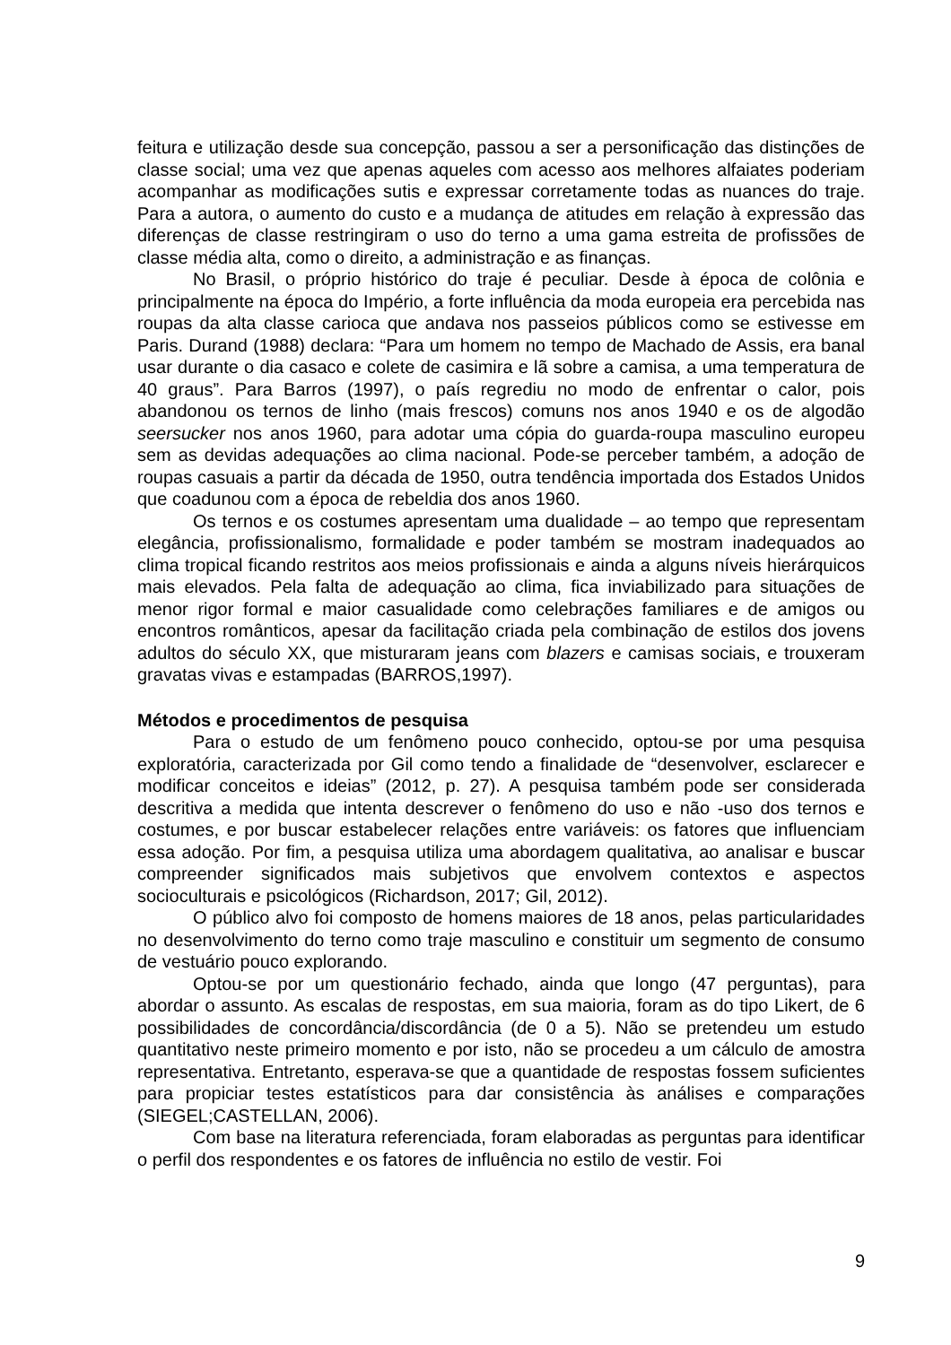feitura e utilização desde sua concepção, passou a ser a personificação das distinções de classe social; uma vez que apenas aqueles com acesso aos melhores alfaiates poderiam acompanhar as modificações sutis e expressar corretamente todas as nuances do traje. Para a autora, o aumento do custo e a mudança de atitudes em relação à expressão das diferenças de classe restringiram o uso do terno a uma gama estreita de profissões de classe média alta, como o direito, a administração e as finanças.
No Brasil, o próprio histórico do traje é peculiar. Desde à época de colônia e principalmente na época do Império, a forte influência da moda europeia era percebida nas roupas da alta classe carioca que andava nos passeios públicos como se estivesse em Paris. Durand (1988) declara: “Para um homem no tempo de Machado de Assis, era banal usar durante o dia casaco e colete de casimira e lã sobre a camisa, a uma temperatura de 40 graus”. Para Barros (1997), o país regrediu no modo de enfrentar o calor, pois abandonou os ternos de linho (mais frescos) comuns nos anos 1940 e os de algodão seersucker nos anos 1960, para adotar uma cópia do guarda-roupa masculino europeu sem as devidas adequações ao clima nacional. Pode-se perceber também, a adoção de roupas casuais a partir da década de 1950, outra tendência importada dos Estados Unidos que coadunou com a época de rebeldia dos anos 1960.
Os ternos e os costumes apresentam uma dualidade – ao tempo que representam elegância, profissionalismo, formalidade e poder também se mostram inadequados ao clima tropical ficando restritos aos meios profissionais e ainda a alguns níveis hierárquicos mais elevados. Pela falta de adequação ao clima, fica inviabilizado para situações de menor rigor formal e maior casualidade como celebrações familiares e de amigos ou encontros românticos, apesar da facilitação criada pela combinação de estilos dos jovens adultos do século XX, que misturaram jeans com blazers e camisas sociais, e trouxeram gravatas vivas e estampadas (BARROS,1997).
Métodos e procedimentos de pesquisa
Para o estudo de um fenômeno pouco conhecido, optou-se por uma pesquisa exploratória, caracterizada por Gil como tendo a finalidade de “desenvolver, esclarecer e modificar conceitos e ideias” (2012, p. 27). A pesquisa também pode ser considerada descritiva a medida que intenta descrever o fenômeno do uso e não -uso dos ternos e costumes, e por buscar estabelecer relações entre variáveis: os fatores que influenciam essa adoção. Por fim, a pesquisa utiliza uma abordagem qualitativa, ao analisar e buscar compreender significados mais subjetivos que envolvem contextos e aspectos socioculturais e psicológicos (Richardson, 2017; Gil, 2012).
O público alvo foi composto de homens maiores de 18 anos, pelas particularidades no desenvolvimento do terno como traje masculino e constituir um segmento de consumo de vestuário pouco explorando.
Optou-se por um questionário fechado, ainda que longo (47 perguntas), para abordar o assunto. As escalas de respostas, em sua maioria, foram as do tipo Likert, de 6 possibilidades de concordância/discordância (de 0 a 5). Não se pretendeu um estudo quantitativo neste primeiro momento e por isto, não se procedeu a um cálculo de amostra representativa. Entretanto, esperava-se que a quantidade de respostas fossem suficientes para propiciar testes estatísticos para dar consistência às análises e comparações (SIEGEL;CASTELLAN, 2006).
Com base na literatura referenciada, foram elaboradas as perguntas para identificar o perfil dos respondentes e os fatores de influência no estilo de vestir. Foi
9